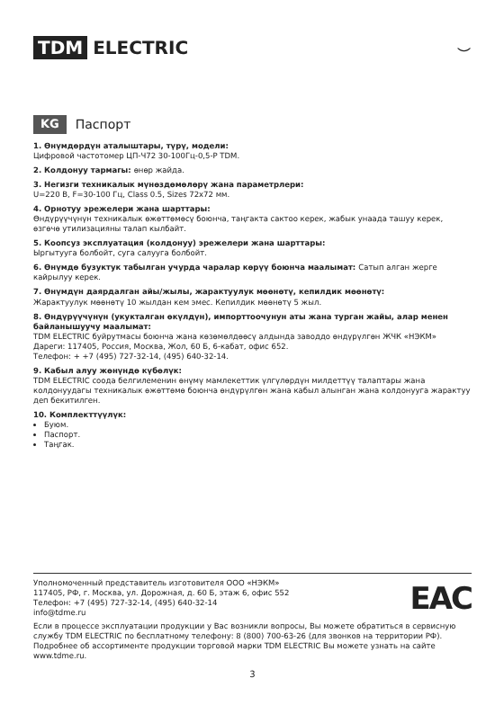TDM ELECTRIC ⌣
KG Паспорт
1. Өнүмдөрдүн аталыштары, түрү, модели:
Цифровой частотомер ЦП-Ч72 30-100Гц-0,5-Р TDM.
2. Колдонуу тармагы: өнөр жайда.
3. Негизги техникалык мүнөздөмөлөрү жана параметрлери:
U=220 В, F=30-100 Гц, Class 0.5, Sizes 72х72 мм.
4. Орнотуу эрежелери жана шарттары:
Өндүрүүчүнүн техникалык өжөттөмөсү боюнча, таңгакта сактоо керек, жабык унаада ташуу керек, өзгөчө утилизацияны талап кылбайт.
5. Коопсуз эксплуатация (колдонуу) эрежелери жана шарттары:
Ыргытууга болбойт, суга салууга болбойт.
6. Өнүмдө бузуктук табылган учурда чаралар көрүү боюнча маалымат: Сатып алган жерге кайрылуу керек.
7. Өнүмдүн даярдалган айы/жылы, жарактуулук мөөнөтү, кепилдик мөөнөтү:
Жарактуулук мөөнөтү 10 жылдан кем эмес. Кепилдик мөөнөтү 5 жыл.
8. Өндүрүүчүнүн (укукталган өкүлдүн), импорттоочунун аты жана турган жайы, алар менен байланышуучу маалымат:
TDM ELECTRIC буйрутмасы боюнча жана көзөмөлдөөсү алдында заводдо өндүрүлгөн ЖЧК «НЭКМ»
Дареги: 117405, Россия, Москва, Жол, 60 Б, 6-кабат, офис 652.
Телефон: + +7 (495) 727-32-14, (495) 640-32-14.
9. Кабыл алуу жөнүндө күбөлүк:
TDM ELECTRIC соода белгилеменин өнүмү мамлекеттик үлгүлөрдүн милдеттүү талаптары жана колдонуудагы техникалык өжөттөмө боюнча өндүрүлгөн жана кабыл алынган жана колдонууга жарактуу деп бекитилген.
10. Комплекттүүлүк:
Буюм.
Паспорт.
Таңгак.
Уполномоченный представитель изготовителя ООО «НЭКМ»
117405, РФ, г. Москва, ул. Дорожная, д. 60 Б, этаж 6, офис 552
Телефон: +7 (495) 727-32-14, (495) 640-32-14
info@tdme.ru
EAC
Если в процессе эксплуатации продукции у Вас возникли вопросы, Вы можете обратиться в сервисную службу TDM ELECTRIC по бесплатному телефону: 8 (800) 700-63-26 (для звонков на территории РФ). Подробнее об ассортименте продукции торговой марки TDM ELECTRIC Вы можете узнать на сайте www.tdme.ru.
3